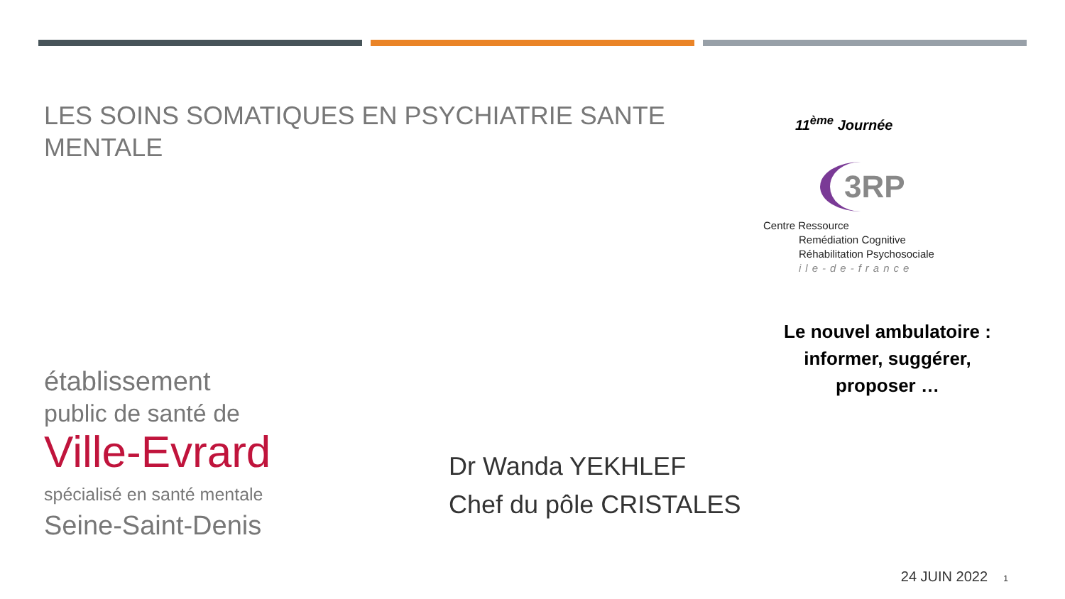LES SOINS SOMATIQUES EN PSYCHIATRIE SANTE MENTALE
établissement
public de santé de
Ville-Evrard
spécialisé en santé mentale
Seine-Saint-Denis
Dr Wanda YEKHLEF
Chef du pôle CRISTALES
11<sup>ème</sup> Journée
3RP
Centre Ressource
Remédiation Cognitive
Réhabilitation Psychosociale
ile-de-france
Le nouvel ambulatoire :
informer, suggérer, proposer …
24 JUIN 2022 1